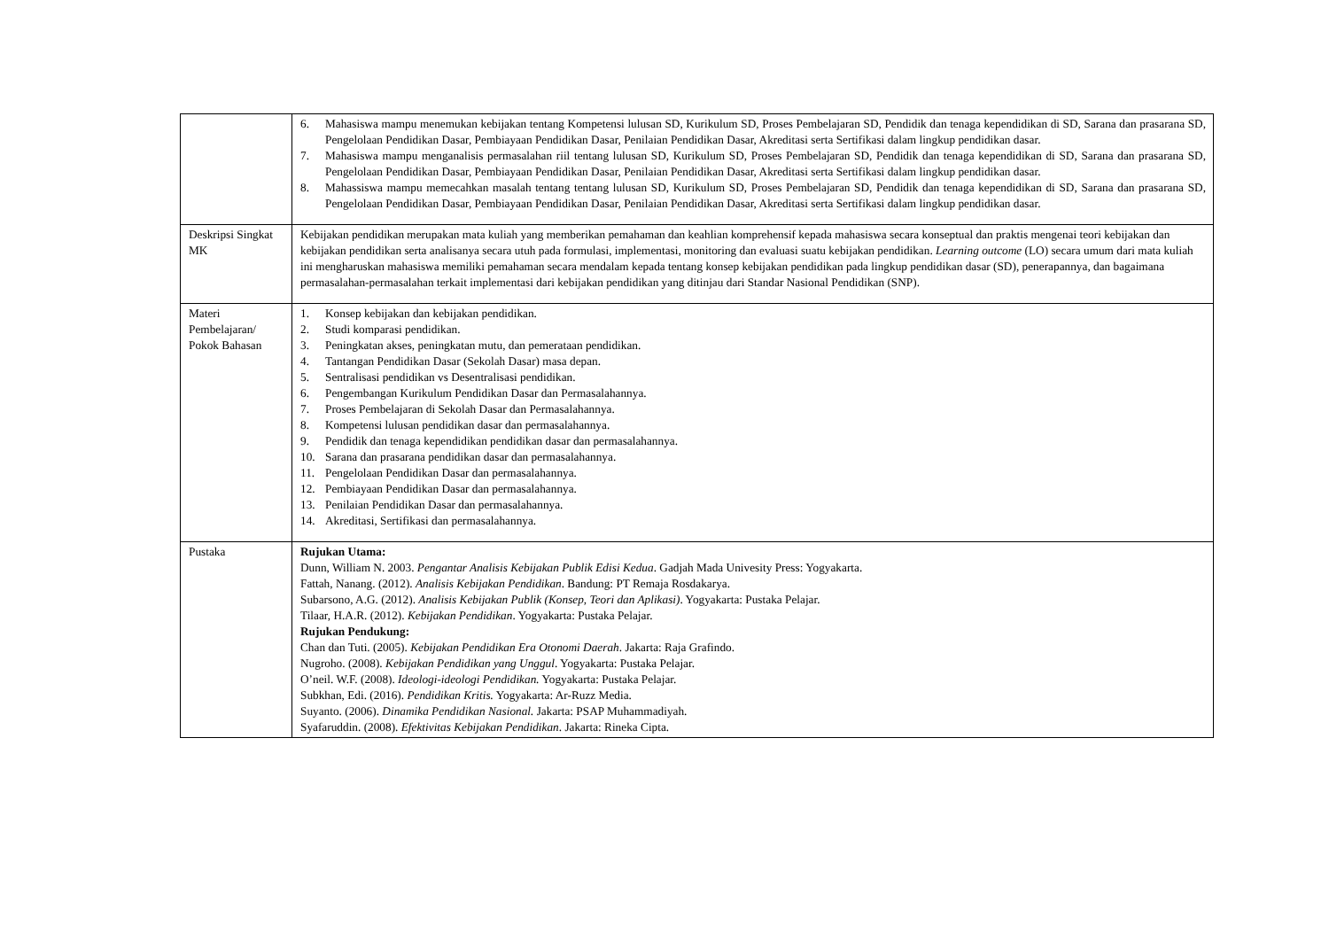| | 6. Mahasiswa mampu menemukan kebijakan tentang Kompetensi lulusan SD, Kurikulum SD, Proses Pembelajaran SD, Pendidik dan tenaga kependidikan di SD, Sarana dan prasarana SD, Pengelolaan Pendidikan Dasar, Pembiayaan Pendidikan Dasar, Penilaian Pendidikan Dasar, Akreditasi serta Sertifikasi dalam lingkup pendidikan dasar. 7. Mahasiswa mampu menganalisis permasalahan riil tentang lulusan SD, Kurikulum SD, Proses Pembelajaran SD, Pendidik dan tenaga kependidikan di SD, Sarana dan prasarana SD, Pengelolaan Pendidikan Dasar, Pembiayaan Pendidikan Dasar, Penilaian Pendidikan Dasar, Akreditasi serta Sertifikasi dalam lingkup pendidikan dasar. 8. Mahassiswa mampu memecahkan masalah tentang tentang lulusan SD, Kurikulum SD, Proses Pembelajaran SD, Pendidik dan tenaga kependidikan di SD, Sarana dan prasarana SD, Pengelolaan Pendidikan Dasar, Pembiayaan Pendidikan Dasar, Penilaian Pendidikan Dasar, Akreditasi serta Sertifikasi dalam lingkup pendidikan dasar. |
| Deskripsi Singkat MK | Kebijakan pendidikan merupakan mata kuliah yang memberikan pemahaman dan keahlian komprehensif kepada mahasiswa secara konseptual dan praktis mengenai teori kebijakan dan kebijakan pendidikan serta analisanya secara utuh pada formulasi, implementasi, monitoring dan evaluasi suatu kebijakan pendidikan. Learning outcome (LO) secara umum dari mata kuliah ini mengharuskan mahasiswa memiliki pemahaman secara mendalam kepada tentang konsep kebijakan pendidikan pada lingkup pendidikan dasar (SD), penerapannya, dan bagaimana permasalahan-permasalahan terkait implementasi dari kebijakan pendidikan yang ditinjau dari Standar Nasional Pendidikan (SNP). |
| Materi Pembelajaran/ Pokok Bahasan | 1. Konsep kebijakan dan kebijakan pendidikan. 2. Studi komparasi pendidikan. 3. Peningkatan akses, peningkatan mutu, dan pemerataan pendidikan. 4. Tantangan Pendidikan Dasar (Sekolah Dasar) masa depan. 5. Sentralisasi pendidikan vs Desentralisasi pendidikan. 6. Pengembangan Kurikulum Pendidikan Dasar dan Permasalahannya. 7. Proses Pembelajaran di Sekolah Dasar dan Permasalahannya. 8. Kompetensi lulusan pendidikan dasar dan permasalahannya. 9. Pendidik dan tenaga kependidikan pendidikan dasar dan permasalahannya. 10. Sarana dan prasarana pendidikan dasar dan permasalahannya. 11. Pengelolaan Pendidikan Dasar dan permasalahannya. 12. Pembiayaan Pendidikan Dasar dan permasalahannya. 13. Penilaian Pendidikan Dasar dan permasalahannya. 14. Akreditasi, Sertifikasi dan permasalahannya. |
| Pustaka | Rujukan Utama: Dunn, William N. 2003. Pengantar Analisis Kebijakan Publik Edisi Kedua . Gadjah Mada Univesity Press: Yogyakarta. Fattah, Nanang. (2012). Analisis Kebijakan Pendidikan . Bandung: PT Remaja Rosdakarya. Subarsono, A.G. (2012). Analisis Kebijakan Publik (Konsep, Teori dan Aplikasi) . Yogyakarta: Pustaka Pelajar. Tilaar, H.A.R. (2012). Kebijakan Pendidikan . Yogyakarta: Pustaka Pelajar. Rujukan Pendukung: Chan dan Tuti. (2005). Kebijakan Pendidikan Era Otonomi Daerah . Jakarta: Raja Grafindo. Nugroho. (2008). Kebijakan Pendidikan yang Unggul . Yogyakarta: Pustaka Pelajar. O’neil. W.F. (2008). Ideologi-ideologi Pendidikan. Yogyakarta: Pustaka Pelajar. Subkhan, Edi. (2016). Pendidikan Kritis. Yogyakarta: Ar-Ruzz Media. Suyanto. (2006). Dinamika Pendidikan Nasional. Jakarta: PSAP Muhammadiyah. Syafaruddin. (2008). Efektivitas Kebijakan Pendidikan . Jakarta: Rineka Cipta. |